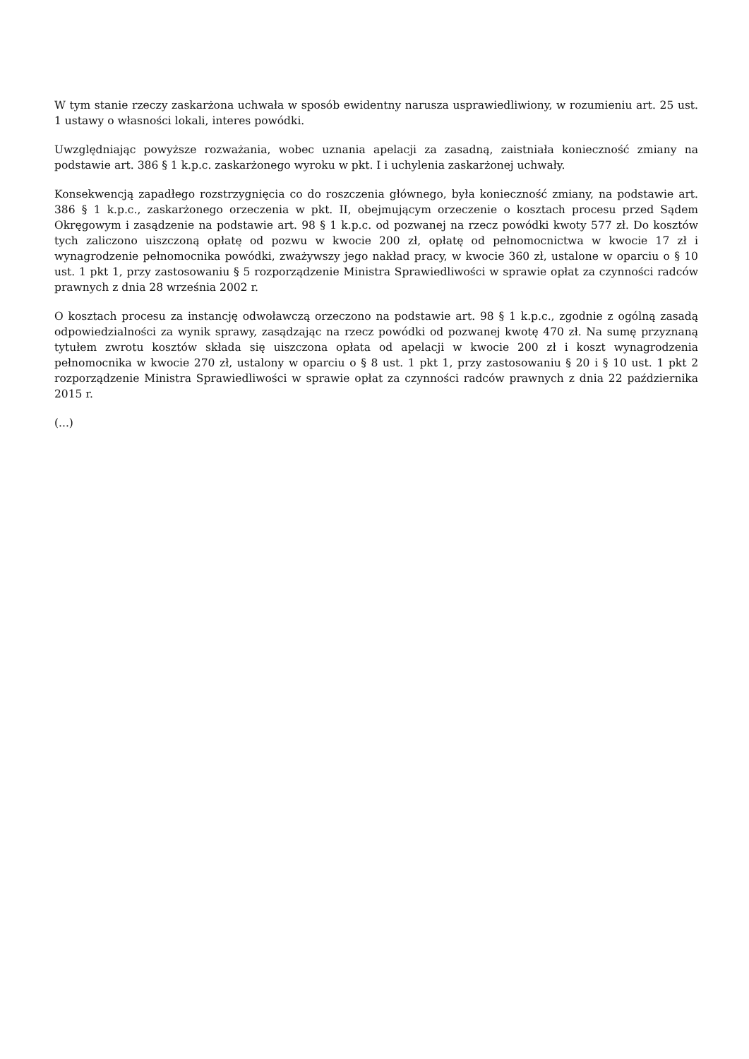W tym stanie rzeczy zaskarżona uchwała w sposób ewidentny narusza usprawiedliwiony, w rozumieniu art. 25 ust. 1 ustawy o własności lokali, interes powódki.
Uwzględniając powyższe rozważania, wobec uznania apelacji za zasadną, zaistniała konieczność zmiany na podstawie art. 386 § 1 k.p.c. zaskarżonego wyroku w pkt. I i uchylenia zaskarżonej uchwały.
Konsekwencją zapadłego rozstrzygnięcia co do roszczenia głównego, była konieczność zmiany, na podstawie art. 386 § 1 k.p.c., zaskarżonego orzeczenia w pkt. II, obejmującym orzeczenie o kosztach procesu przed Sądem Okręgowym i zasądzenie na podstawie art. 98 § 1 k.p.c. od pozwanej na rzecz powódki kwoty 577 zł. Do kosztów tych zaliczono uiszczoną opłatę od pozwu w kwocie 200 zł, opłatę od pełnomocnictwa w kwocie 17 zł i wynagrodzenie pełnomocnika powódki, zważywszy jego nakład pracy, w kwocie 360 zł, ustalone w oparciu o § 10 ust. 1 pkt 1, przy zastosowaniu § 5 rozporządzenie Ministra Sprawiedliwości w sprawie opłat za czynności radców prawnych z dnia 28 września 2002 r.
O kosztach procesu za instancję odwoławczą orzeczono na podstawie art. 98 § 1 k.p.c., zgodnie z ogólną zasadą odpowiedzialności za wynik sprawy, zasądzając na rzecz powódki od pozwanej kwotę 470 zł. Na sumę przyznaną tytułem zwrotu kosztów składa się uiszczona opłata od apelacji w kwocie 200 zł i koszt wynagrodzenia pełnomocnika w kwocie 270 zł, ustalony w oparciu o § 8 ust. 1 pkt 1, przy zastosowaniu § 20 i § 10 ust. 1 pkt 2 rozporządzenie Ministra Sprawiedliwości w sprawie opłat za czynności radców prawnych z dnia 22 października 2015 r.
(...)